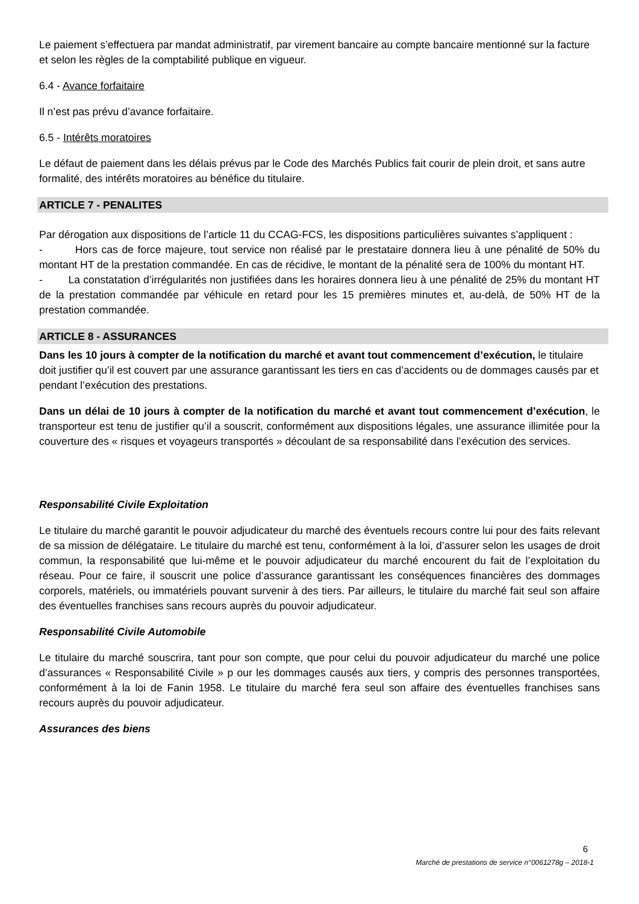Le paiement s’effectuera par mandat administratif, par virement bancaire au compte bancaire mentionné sur la facture et selon les règles de la comptabilité publique en vigueur.
6.4 - Avance forfaitaire
Il n’est pas prévu d’avance forfaitaire.
6.5 - Intérêts moratoires
Le défaut de paiement dans les délais prévus par le Code des Marchés Publics fait courir de plein droit, et sans autre formalité, des intérêts moratoires au bénéfice du titulaire.
ARTICLE 7 - PENALITES
Par dérogation aux dispositions de l’article 11 du CCAG-FCS, les dispositions particulières suivantes s’appliquent :
- Hors cas de force majeure, tout service non réalisé par le prestataire donnera lieu à une pénalité de 50% du montant HT de la prestation commandée. En cas de récidive, le montant de la pénalité sera de 100% du montant HT.
- La constatation d’irrégularités non justifiées dans les horaires donnera lieu à une pénalité de 25% du montant HT de la prestation commandée par véhicule en retard pour les 15 premières minutes et, au-delà, de 50% HT de la prestation commandée.
ARTICLE 8 - ASSURANCES
Dans les 10 jours à compter de la notification du marché et avant tout commencement d’exécution, le titulaire doit justifier qu’il est couvert par une assurance garantissant les tiers en cas d’accidents ou de dommages causés par et pendant l’exécution des prestations.
Dans un délai de 10 jours à compter de la notification du marché et avant tout commencement d’exécution, le transporteur est tenu de justifier qu’il a souscrit, conformément aux dispositions légales, une assurance illimitée pour la couverture des « risques et voyageurs transportés » découlant de sa responsabilité dans l’exécution des services.
Responsabilité Civile Exploitation
Le titulaire du marché garantit le pouvoir adjudicateur du marché des éventuels recours contre lui pour des faits relevant de sa mission de délégataire. Le titulaire du marché est tenu, conformément à la loi, d’assurer selon les usages de droit commun, la responsabilité que lui-même et le pouvoir adjudicateur du marché encourent du fait de l’exploitation du réseau. Pour ce faire, il souscrit une police d’assurance garantissant les conséquences financières des dommages corporels, matériels, ou immatériels pouvant survenir à des tiers. Par ailleurs, le titulaire du marché fait seul son affaire des éventuelles franchises sans recours auprès du pouvoir adjudicateur.
Responsabilité Civile Automobile
Le titulaire du marché souscrira, tant pour son compte, que pour celui du pouvoir adjudicateur du marché une police d’assurances « Responsabilité Civile » p our les dommages causés aux tiers, y compris des personnes transportées, conformément à la loi de Fanin 1958. Le titulaire du marché fera seul son affaire des éventuelles franchises sans recours auprès du pouvoir adjudicateur.
Assurances des biens
6
Marché de prestations de service n°0061278g – 2018-1